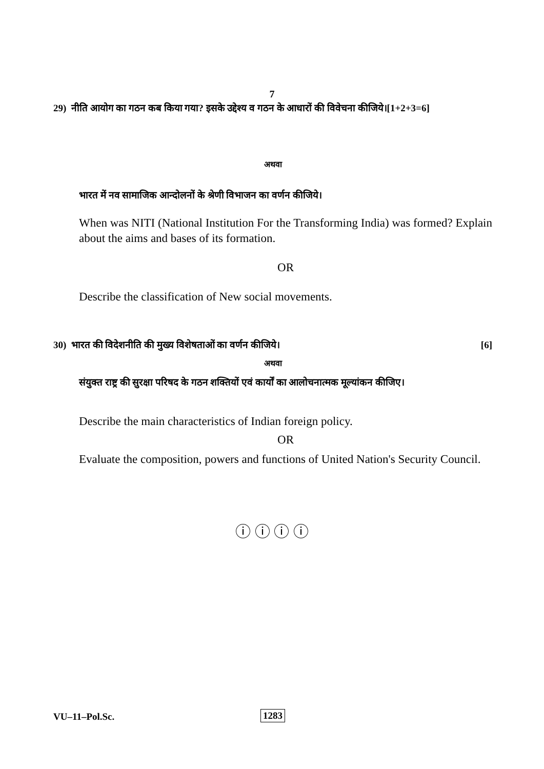7
29) नीति आयोग का गठन कब किया गया? इसके उद्देश्य व गठन के आधारों की विवेचना कीजिये।[1+2+3=6]
अथवा
भारत में नव सामाजिक आन्दोलनों के श्रेणी विभाजन का वर्णन कीजिये।
When was NITI (National Institution For the Transforming India) was formed? Explain about the aims and bases of its formation.
OR
Describe the classification of New social movements.
30) भारत की विदेशनीति की मुख्य विशेषताओं का वर्णन कीजिये। [6]
अथवा
संयुक्त राष्ट्र की सुरक्षा परिषद के गठन शक्तियों एवं कार्यों का आलोचनात्मक मूल्यांकन कीजिए।
Describe the main characteristics of Indian foreign policy.
OR
Evaluate the composition, powers and functions of United Nation's Security Council.
ⓘ ⓘ ⓘ ⓘ
VU–11–Pol.Sc. 1283